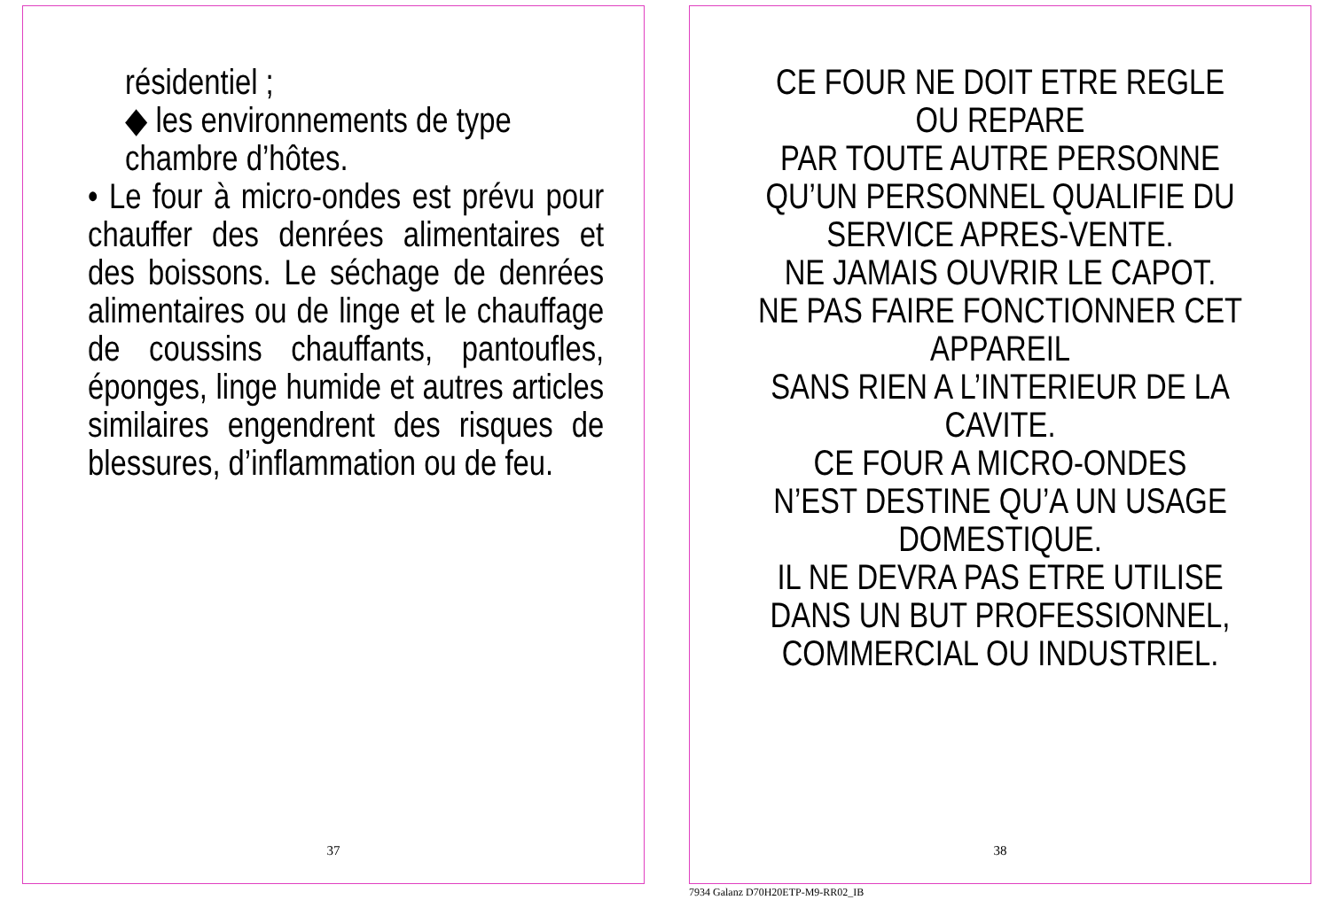résidentiel ;
◆ les environnements de type
chambre d’hôtes.
• Le four à micro-ondes est prévu pour chauffer des denrées alimentaires et des boissons. Le séchage de denrées alimentaires ou de linge et le chauffage de coussins chauffants, pantoufles, éponges, linge humide et autres articles similaires engendrent des risques de blessures, d’inflammation ou de feu.
37
CE FOUR NE DOIT ETRE REGLE
OU REPARE
PAR TOUTE AUTRE PERSONNE
QU’UN PERSONNEL QUALIFIE DU
SERVICE APRES-VENTE.
NE JAMAIS OUVRIR LE CAPOT.
NE PAS FAIRE FONCTIONNER CET
APPAREIL
SANS RIEN A L’INTERIEUR DE LA
CAVITE.
CE FOUR A MICRO-ONDES
N’EST DESTINE QU’A UN USAGE
DOMESTIQUE.
IL NE DEVRA PAS ETRE UTILISE
DANS UN BUT PROFESSIONNEL,
COMMERCIAL OU INDUSTRIEL.
38
7934 Galanz D70H20ETP-M9-RR02_IB